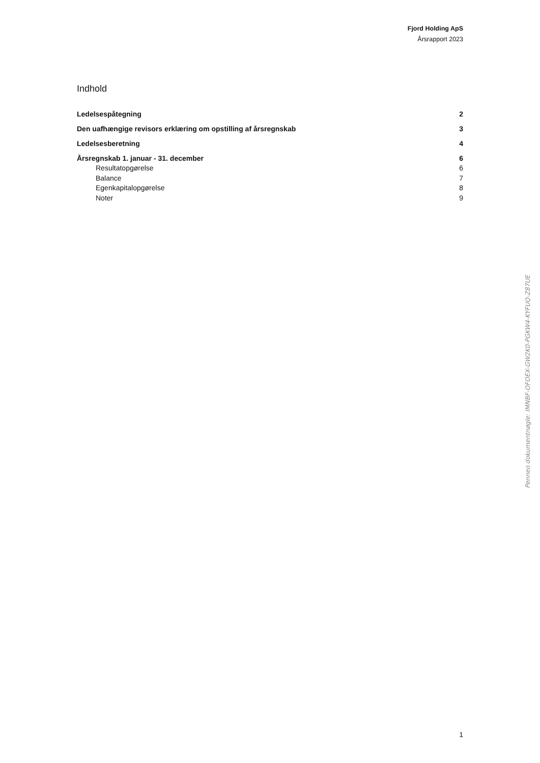Fjord Holding ApS
Årsrapport 2023
Indhold
Ledelsespåtegning 2
Den uafhængige revisors erklæring om opstilling af årsregnskab 3
Ledelsesberetning 4
Årsregnskab 1. januar - 31. december 6
Resultatopgørelse 6
Balance 7
Egenkapitalopgørelse 8
Noter 9
1
Penneo dokumentnøgle: IMNBF-OFOEX-GW2K0-PGKW4-KYFUQ-Z87UE